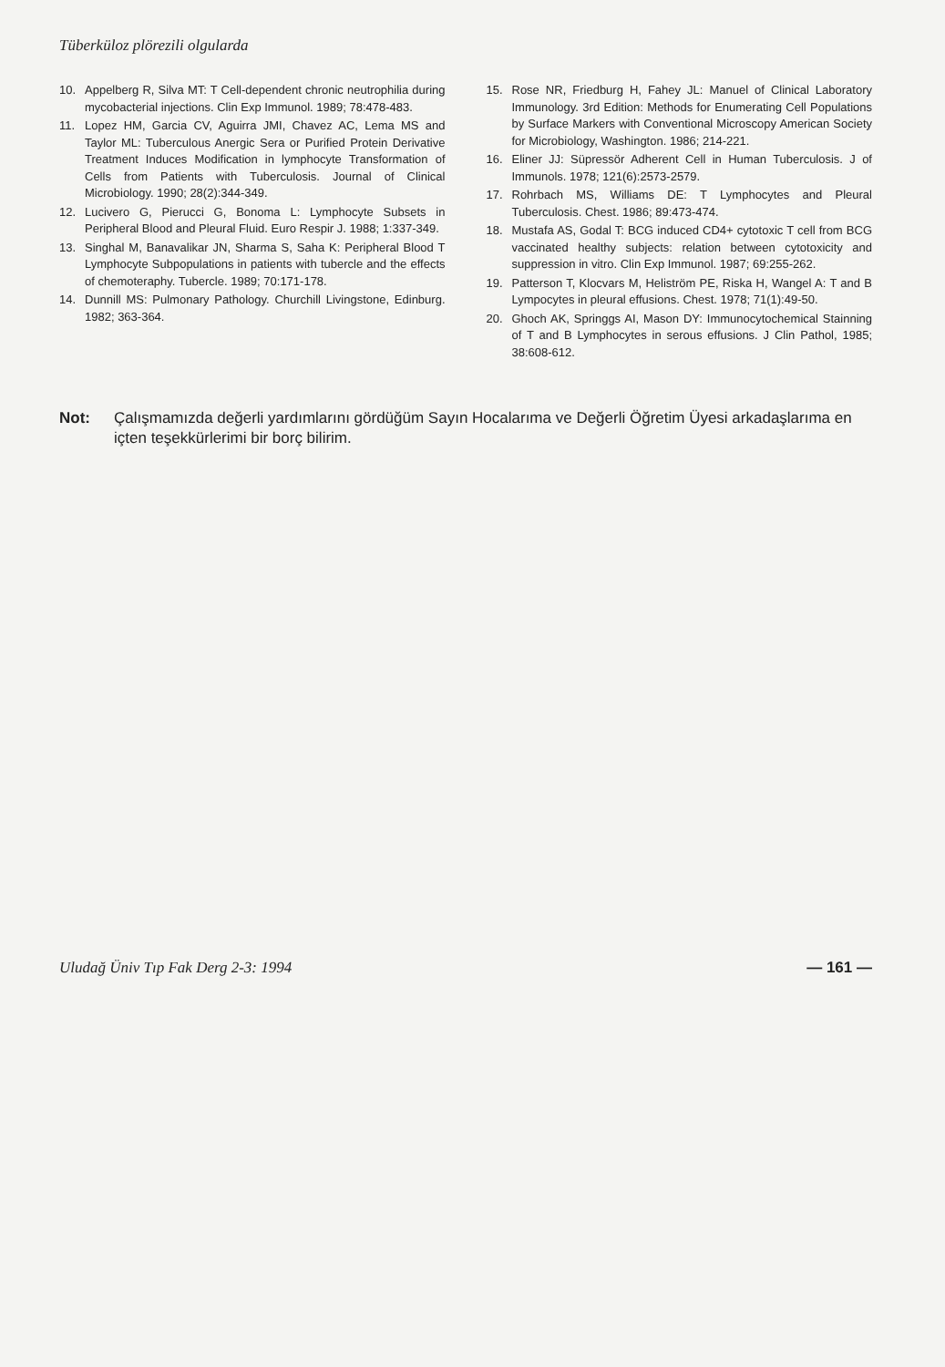Tüberküloz plörezili olgularda
10. Appelberg R, Silva MT: T Cell-dependent chronic neutrophilia during mycobacterial injections. Clin Exp Immunol. 1989; 78:478-483.
11. Lopez HM, Garcia CV, Aguirra JMI, Chavez AC, Lema MS and Taylor ML: Tuberculous Anergic Sera or Purified Protein Derivative Treatment Induces Modification in lymphocyte Transformation of Cells from Patients with Tuberculosis. Journal of Clinical Microbiology. 1990; 28(2):344-349.
12. Lucivero G, Pierucci G, Bonoma L: Lymphocyte Subsets in Peripheral Blood and Pleural Fluid. Euro Respir J. 1988; 1:337-349.
13. Singhal M, Banavalikar JN, Sharma S, Saha K: Peripheral Blood T Lymphocyte Subpopulations in patients with tubercle and the effects of chemoteraphy. Tubercle. 1989; 70:171-178.
14. Dunnill MS: Pulmonary Pathology. Churchill Livingstone, Edinburg. 1982; 363-364.
15. Rose NR, Friedburg H, Fahey JL: Manuel of Clinical Laboratory Immunology. 3rd Edition: Methods for Enumerating Cell Populations by Surface Markers with Conventional Microscopy American Society for Microbiology, Washington. 1986; 214-221.
16. Eliner JJ: Süpressör Adherent Cell in Human Tuberculosis. J of Immunols. 1978; 121(6):2573-2579.
17. Rohrbach MS, Williams DE: T Lymphocytes and Pleural Tuberculosis. Chest. 1986; 89:473-474.
18. Mustafa AS, Godal T: BCG induced CD4+ cytotoxic T cell from BCG vaccinated healthy subjects: relation between cytotoxicity and suppression in vitro. Clin Exp Immunol. 1987; 69:255-262.
19. Patterson T, Klocvars M, Heliström PE, Riska H, Wangel A: T and B Lympocytes in pleural effusions. Chest. 1978; 71(1):49-50.
20. Ghoch AK, Springgs AI, Mason DY: Immunocytochemical Stainning of T and B Lymphocytes in serous effusions. J Clin Pathol, 1985; 38:608-612.
Not: Çalışmamızda değerli yardımlarını gördüğüm Sayın Hocalarıma ve Değerli Öğretim Üyesi arkadaşlarıma en içten teşekkürlerimi bir borç bilirim.
Uludağ Üniv Tıp Fak Derg 2-3: 1994 — 161 —